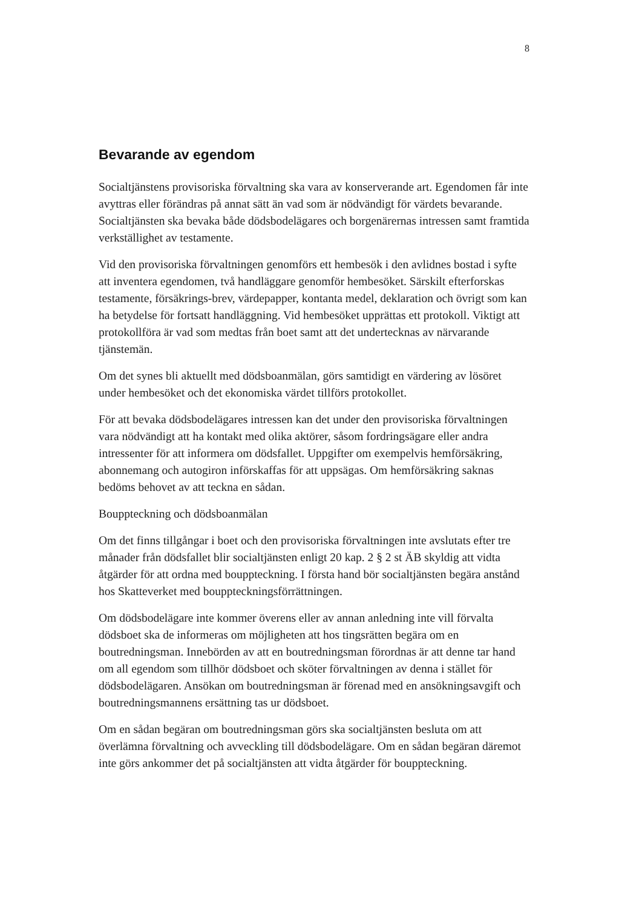8
Bevarande av egendom
Socialtjänstens provisoriska förvaltning ska vara av konserverande art. Egendomen får inte avyttras eller förändras på annat sätt än vad som är nödvändigt för värdets bevarande. Socialtjänsten ska bevaka både dödsbodelägares och borgenärernas intressen samt framtida verkställighet av testamente.
Vid den provisoriska förvaltningen genomförs ett hembesök i den avlidnes bostad i syfte att inventera egendomen, två handläggare genomför hembesöket. Särskilt efterforskas testamente, försäkrings-brev, värdepapper, kontanta medel, deklaration och övrigt som kan ha betydelse för fortsatt handläggning. Vid hembesöket upprättas ett protokoll. Viktigt att protokollföra är vad som medtas från boet samt att det undertecknas av närvarande tjänstemän.
Om det synes bli aktuellt med dödsboanmälan, görs samtidigt en värdering av lösöret under hembesöket och det ekonomiska värdet tillförs protokollet.
För att bevaka dödsbodelägares intressen kan det under den provisoriska förvaltningen vara nödvändigt att ha kontakt med olika aktörer, såsom fordringsägare eller andra intressenter för att informera om dödsfallet. Uppgifter om exempelvis hemförsäkring, abonnemang och autogiron införskaffas för att uppsägas. Om hemförsäkring saknas bedöms behovet av att teckna en sådan.
Bouppteckning och dödsboanmälan
Om det finns tillgångar i boet och den provisoriska förvaltningen inte avslutats efter tre månader från dödsfallet blir socialtjänsten enligt 20 kap. 2 § 2 st ÄB skyldig att vidta åtgärder för att ordna med bouppteckning. I första hand bör socialtjänsten begära anstånd hos Skatteverket med bouppteckningsförrättningen.
Om dödsbodelägare inte kommer överens eller av annan anledning inte vill förvalta dödsboet ska de informeras om möjligheten att hos tingsrätten begära om en boutredningsman. Innebörden av att en boutredningsman förordnas är att denne tar hand om all egendom som tillhör dödsboet och sköter förvaltningen av denna i stället för dödsbodelägaren. Ansökan om boutredningsman är förenad med en ansökningsavgift och boutredningsmannens ersättning tas ur dödsboet.
Om en sådan begäran om boutredningsman görs ska socialtjänsten besluta om att överlämna förvaltning och avveckling till dödsbodelägare. Om en sådan begäran däremot inte görs ankommer det på socialtjänsten att vidta åtgärder för bouppteckning.